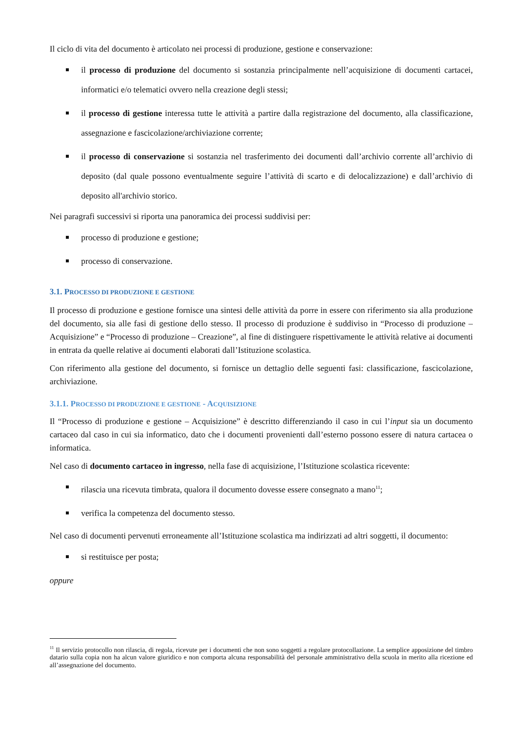Il ciclo di vita del documento è articolato nei processi di produzione, gestione e conservazione:
il processo di produzione del documento si sostanzia principalmente nell’acquisizione di documenti cartacei, informatici e/o telematici ovvero nella creazione degli stessi;
il processo di gestione interessa tutte le attività a partire dalla registrazione del documento, alla classificazione, assegnazione e fascicolazione/archiviazione corrente;
il processo di conservazione si sostanzia nel trasferimento dei documenti dall’archivio corrente all’archivio di deposito (dal quale possono eventualmente seguire l’attività di scarto e di delocalizzazione) e dall’archivio di deposito all'archivio storico.
Nei paragrafi successivi si riporta una panoramica dei processi suddivisi per:
processo di produzione e gestione;
processo di conservazione.
3.1. PROCESSO DI PRODUZIONE E GESTIONE
Il processo di produzione e gestione fornisce una sintesi delle attività da porre in essere con riferimento sia alla produzione del documento, sia alle fasi di gestione dello stesso. Il processo di produzione è suddiviso in “Processo di produzione – Acquisizione” e “Processo di produzione – Creazione”, al fine di distinguere rispettivamente le attività relative ai documenti in entrata da quelle relative ai documenti elaborati dall’Istituzione scolastica.
Con riferimento alla gestione del documento, si fornisce un dettaglio delle seguenti fasi: classificazione, fascicolazione, archiviazione.
3.1.1. PROCESSO DI PRODUZIONE E GESTIONE - ACQUISIZIONE
Il “Processo di produzione e gestione – Acquisizione” è descritto differenziando il caso in cui l’input sia un documento cartaceo dal caso in cui sia informatico, dato che i documenti provenienti dall’esterno possono essere di natura cartacea o informatica.
Nel caso di documento cartaceo in ingresso, nella fase di acquisizione, l’Istituzione scolastica ricevente:
rilascia una ricevuta timbrata, qualora il documento dovesse essere consegnato a mano<sup>11</sup>;
verifica la competenza del documento stesso.
Nel caso di documenti pervenuti erroneamente all’Istituzione scolastica ma indirizzati ad altri soggetti, il documento:
si restituisce per posta;
oppure
<sup>11</sup> Il servizio protocollo non rilascia, di regola, ricevute per i documenti che non sono soggetti a regolare protocollazione. La semplice apposizione del timbro datario sulla copia non ha alcun valore giuridico e non comporta alcuna responsabilità del personale amministrativo della scuola in merito alla ricezione ed all’assegnazione del documento.